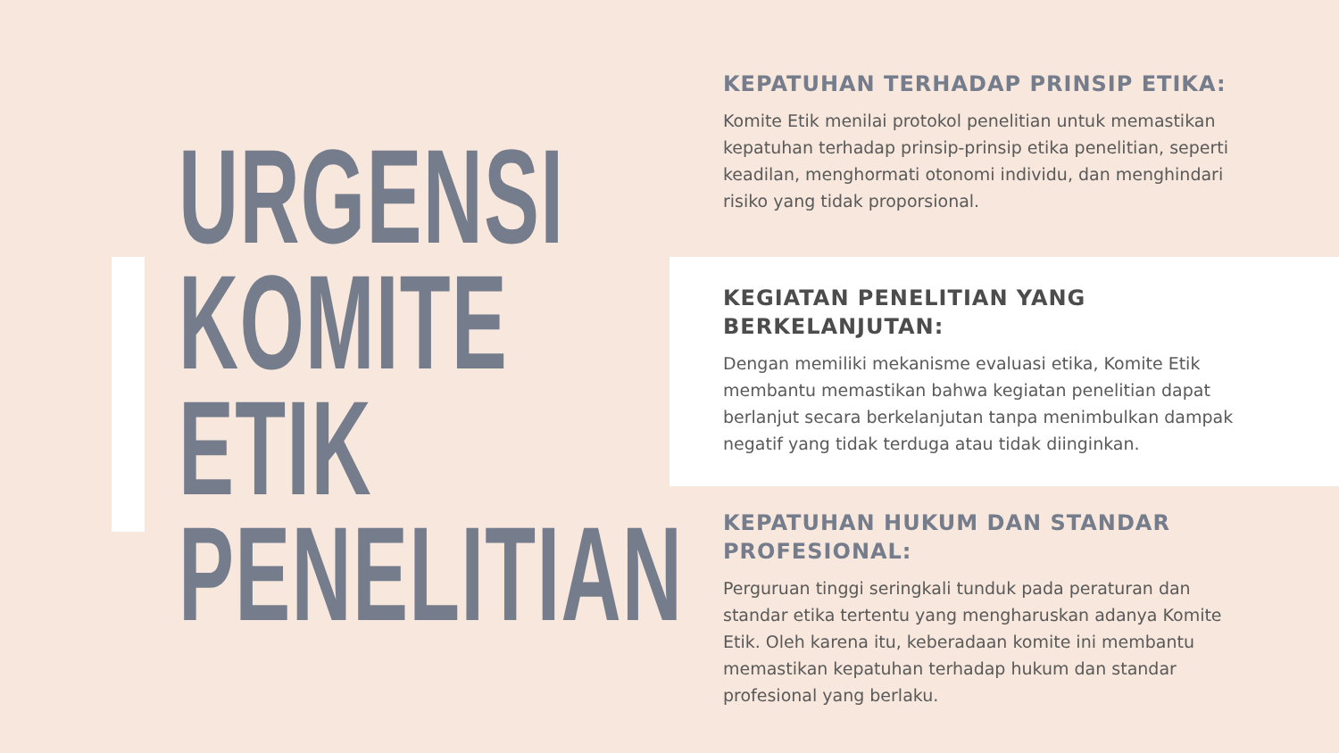URGENSI
KOMITE
ETIK
PENELITIAN
KEPATUHAN TERHADAP PRINSIP ETIKA:
Komite Etik menilai protokol penelitian untuk memastikan kepatuhan terhadap prinsip-prinsip etika penelitian, seperti keadilan, menghormati otonomi individu, dan menghindari risiko yang tidak proporsional.
KEGIATAN PENELITIAN YANG BERKELANJUTAN:
Dengan memiliki mekanisme evaluasi etika, Komite Etik membantu memastikan bahwa kegiatan penelitian dapat berlanjut secara berkelanjutan tanpa menimbulkan dampak negatif yang tidak terduga atau tidak diinginkan.
KEPATUHAN HUKUM DAN STANDAR PROFESIONAL:
Perguruan tinggi seringkali tunduk pada peraturan dan standar etika tertentu yang mengharuskan adanya Komite Etik. Oleh karena itu, keberadaan komite ini membantu memastikan kepatuhan terhadap hukum dan standar profesional yang berlaku.